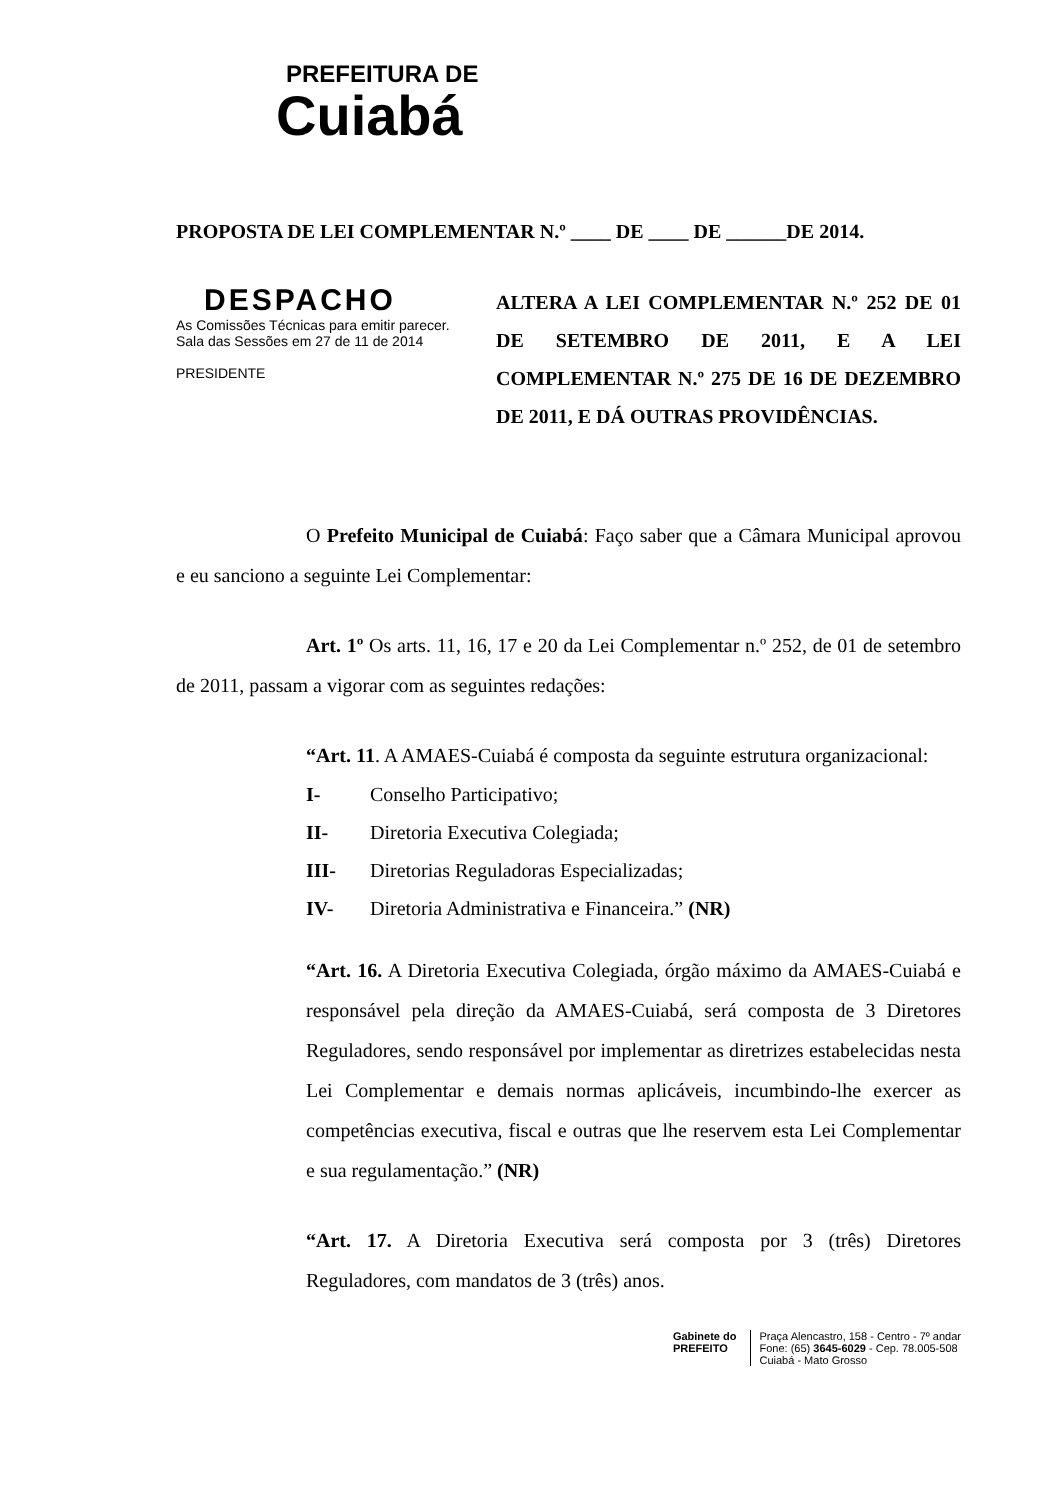PREFEITURA DE
Cuiabá
PROPOSTA DE LEI COMPLEMENTAR N.º ____ DE ____ DE ______DE 2014.
DESPACHO
As Comissões Técnicas para emitir parecer. Sala das Sessões em 27 de 11 de 2014
PRESIDENTE
ALTERA A LEI COMPLEMENTAR N.º 252 DE 01 DE SETEMBRO DE 2011, E A LEI COMPLEMENTAR N.º 275 DE 16 DE DEZEMBRO DE 2011, E DÁ OUTRAS PROVIDÊNCIAS.
O Prefeito Municipal de Cuiabá: Faço saber que a Câmara Municipal aprovou e eu sanciono a seguinte Lei Complementar:
Art. 1º Os arts. 11, 16, 17 e 20 da Lei Complementar n.º 252, de 01 de setembro de 2011, passam a vigorar com as seguintes redações:
“Art. 11. A AMAES-Cuiabá é composta da seguinte estrutura organizacional:
I- Conselho Participativo;
II- Diretoria Executiva Colegiada;
III- Diretorias Reguladoras Especializadas;
IV- Diretoria Administrativa e Financeira.” (NR)
“Art. 16. A Diretoria Executiva Colegiada, órgão máximo da AMAES-Cuiabá e responsável pela direção da AMAES-Cuiabá, será composta de 3 Diretores Reguladores, sendo responsável por implementar as diretrizes estabelecidas nesta Lei Complementar e demais normas aplicáveis, incumbindo-lhe exercer as competências executiva, fiscal e outras que lhe reservem esta Lei Complementar e sua regulamentação.” (NR)
“Art. 17. A Diretoria Executiva será composta por 3 (três) Diretores Reguladores, com mandatos de 3 (três) anos.
Gabinete do
PREFEITO
Praça Alencastro, 158 - Centro - 7º andar
Fone: (65) 3645-6029 - Cep. 78.005-508
Cuiabá - Mato Grosso